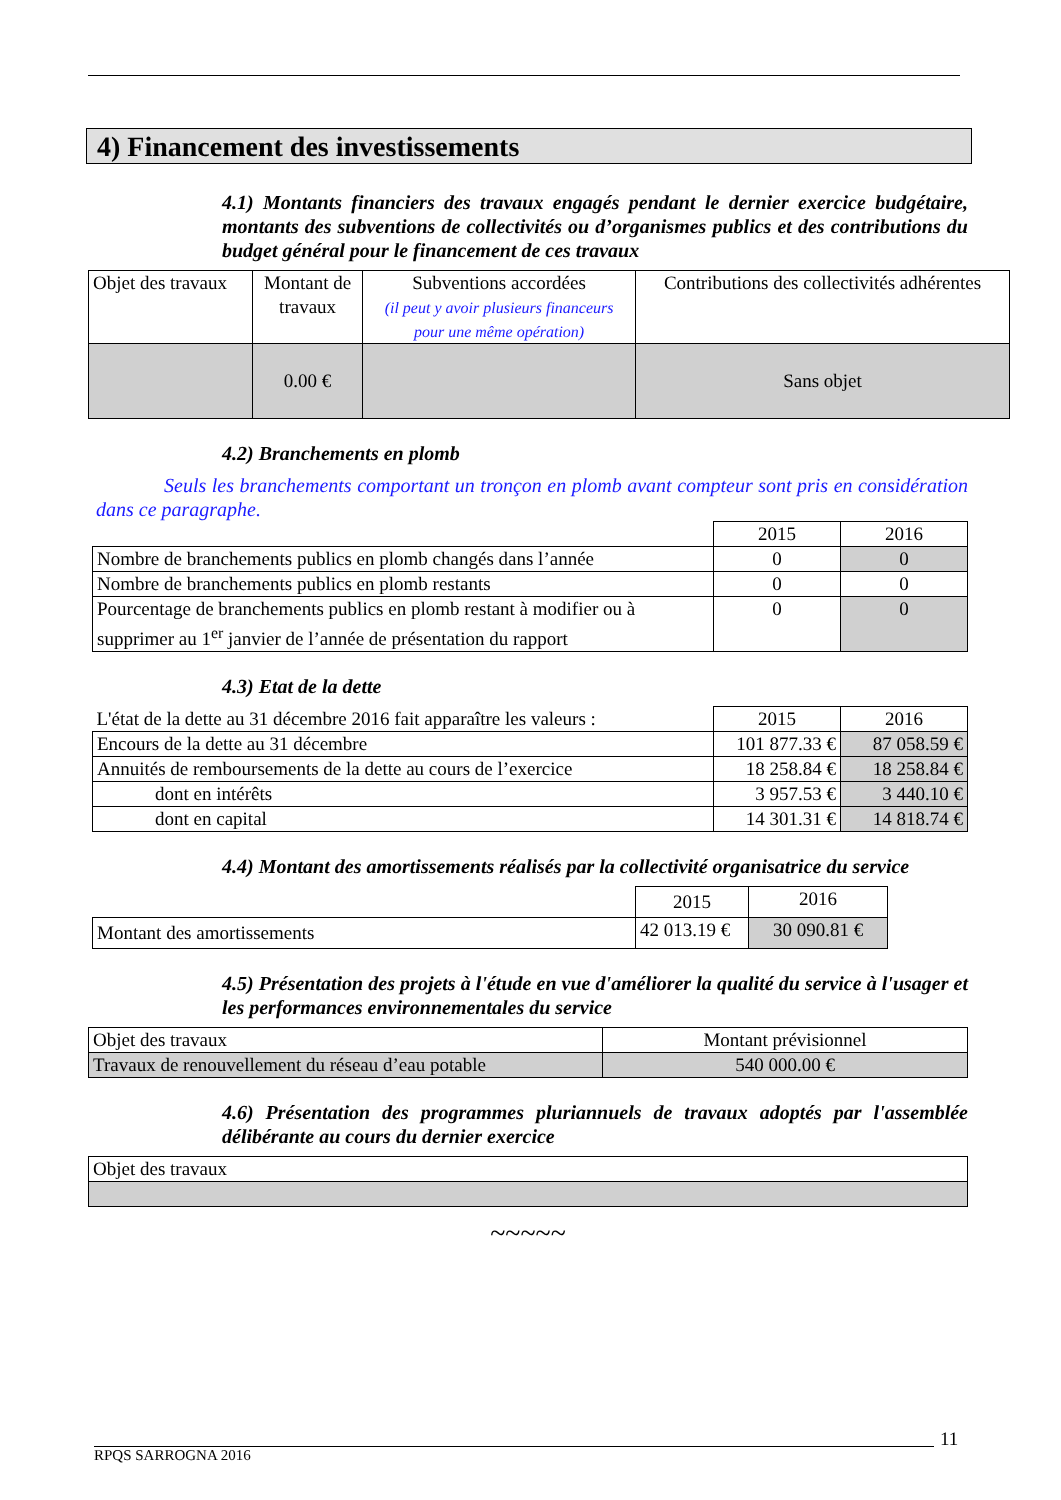4) Financement des investissements
4.1) Montants financiers des travaux engagés pendant le dernier exercice budgétaire, montants des subventions de collectivités ou d’organismes publics et des contributions du budget général pour le financement de ces travaux
| Objet des travaux | Montant de travaux | Subventions accordées (il peut y avoir plusieurs financeurs pour une même opération) | Contributions des collectivités adhérentes |
| --- | --- | --- | --- |
| | 0.00 € | | Sans objet |
4.2) Branchements en plomb
Seuls les branchements comportant un tronçon en plomb avant compteur sont pris en considération dans ce paragraphe.
| | 2015 | 2016 |
| Nombre de branchements publics en plomb changés dans l’année | 0 | 0 |
| Nombre de branchements publics en plomb restants | 0 | 0 |
| Pourcentage de branchements publics en plomb restant à modifier ou à supprimer au 1<sup>er</sup> janvier de l’année de présentation du rapport | 0 | 0 |
4.3) Etat de la dette
| L'état de la dette au 31 décembre 2016 fait apparaître les valeurs : | 2015 | 2016 |
| Encours de la dette au 31 décembre | 101 877.33 € | 87 058.59 € |
| Annuités de remboursements de la dette au cours de l’exercice | 18 258.84 € | 18 258.84 € |
| dont en intérêts | 3 957.53 € | 3 440.10 € |
| dont en capital | 14 301.31 € | 14 818.74 € |
4.4) Montant des amortissements réalisés par la collectivité organisatrice du service
| | 2015 | 2016 |
| Montant des amortissements | 42 013.19 € | 30 090.81 € |
4.5) Présentation des projets à l'étude en vue d'améliorer la qualité du service à l'usager et les performances environnementales du service
| Objet des travaux | Montant prévisionnel |
| Travaux de renouvellement du réseau d’eau potable | 540 000.00 € |
4.6) Présentation des programmes pluriannuels de travaux adoptés par l'assemblée délibérante au cours du dernier exercice
| Objet des travaux |
~~~~~
11
RPQS SARROGNA 2016